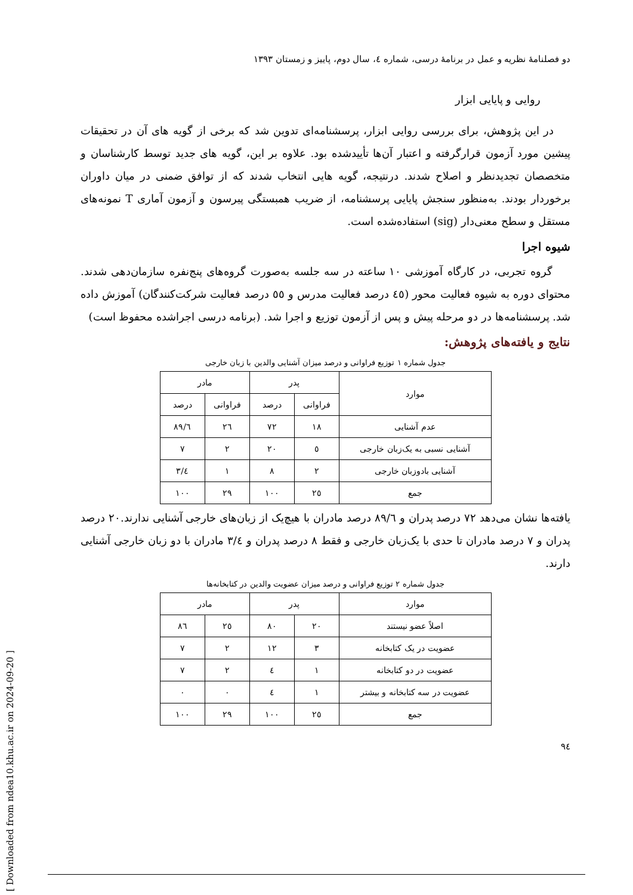[ Downloaded from ndea10.khu.ac.ir on 2024-09-20 ]
دو فصلنامهٔ نظریه و عمل در برنامهٔ درسی، شماره ٤، سال دوم، پاییز و زمستان ١٣٩٣
روایی و پایایی ابزار
در این پژوهش، برای بررسی روایی ابزار، پرسشنامه‌ای تدوین شد که برخی از گویه های آن در تحقیقات پیشین مورد آزمون قرارگرفته و اعتبار آن‌ها تأییدشده بود. علاوه بر این، گویه های جدید توسط کارشناسان و متخصصان تجدیدنظر و اصلاح شدند. درنتیجه، گویه هایی انتخاب شدند که از توافق ضمنی در میان داوران برخوردار بودند. به‌منظور سنجش پایایی پرسشنامه، از ضریب همبستگی پیرسون و آزمون آماری T نمونه‌های مستقل و سطح معنی‌دار (sig) استفاده‌شده است.
شیوه اجرا
گروه تجربی، در کارگاه آموزشی ١٠ ساعته در سه جلسه به‌صورت گروه‌های پنج‌نفره سازمان‌دهی شدند. محتوای دوره به شیوه فعالیت محور (٤٥ درصد فعالیت مدرس و ٥٥ درصد فعالیت شرکت‌کنندگان) آموزش داده شد. پرسشنامه‌ها در دو مرحله پیش و پس از آزمون توزیع و اجرا شد. (برنامه درسی اجراشده محفوظ است)
نتایج و یافته‌های پژوهش:
جدول شماره ١ توزیع فراوانی و درصد میزان آشنایی والدین با زبان خارجی
| موارد | پدر | | مادر | |
| --- | --- | --- | --- | --- |
| | فراوانی | درصد | فراوانی | درصد |
| عدم آشنایی | ١٨ | ٧٢ | ٢٦ | ٨٩/٦ |
| آشنایی نسبی به یک‌زبان خارجی | ٥ | ٢٠ | ٢ | ٧ |
| آشنایی بادوزبان خارجی | ٢ | ٨ | ١ | ٣/٤ |
| جمع | ٢٥ | ١٠٠ | ٢٩ | ١٠٠ |
یافته‌ها نشان می‌دهد ٧٢ درصد پدران و ٨٩/٦ درصد مادران با هیچ‌یک از زبان‌های خارجی آشنایی ندارند.٢٠ درصد پدران و ٧ درصد مادران تا حدی با یک‌زبان خارجی و فقط ٨ درصد پدران و ٣/٤ مادران با دو زبان خارجی آشنایی دارند.
جدول شماره ٢ توزیع فراوانی و درصد میزان عضویت والدین در کتابخانه‌ها
| موارد | پدر | | مادر | |
| --- | --- | --- | --- | --- |
| اصلاً عضو نیستند | ٢٠ | ٨٠ | ٢٥ | ٨٦ |
| عضویت در یک کتابخانه | ٣ | ١٢ | ٢ | ٧ |
| عضویت در دو کتابخانه | ١ | ٤ | ٢ | ٧ |
| عضویت در سه کتابخانه و بیشتر | ١ | ٤ | ٠ | ٠ |
| جمع | ٢٥ | ١٠٠ | ٢٩ | ١٠٠ |
٩٤